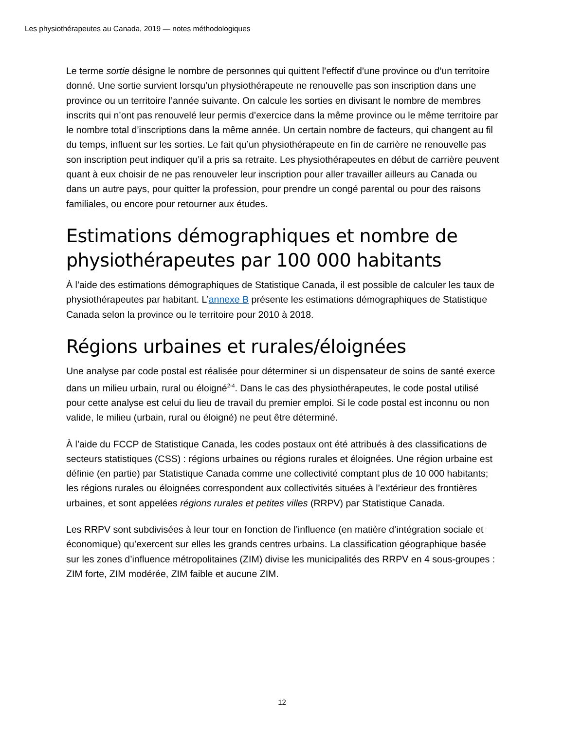Les physiothérapeutes au Canada, 2019 — notes méthodologiques
Le terme sortie désigne le nombre de personnes qui quittent l’effectif d’une province ou d’un territoire donné. Une sortie survient lorsqu’un physiothérapeute ne renouvelle pas son inscription dans une province ou un territoire l’année suivante. On calcule les sorties en divisant le nombre de membres inscrits qui n’ont pas renouvelé leur permis d’exercice dans la même province ou le même territoire par le nombre total d’inscriptions dans la même année. Un certain nombre de facteurs, qui changent au fil du temps, influent sur les sorties. Le fait qu’un physiothérapeute en fin de carrière ne renouvelle pas son inscription peut indiquer qu’il a pris sa retraite. Les physiothérapeutes en début de carrière peuvent quant à eux choisir de ne pas renouveler leur inscription pour aller travailler ailleurs au Canada ou dans un autre pays, pour quitter la profession, pour prendre un congé parental ou pour des raisons familiales, ou encore pour retourner aux études.
Estimations démographiques et nombre de physiothérapeutes par 100 000 habitants
À l’aide des estimations démographiques de Statistique Canada, il est possible de calculer les taux de physiothérapeutes par habitant. L’annexe B présente les estimations démographiques de Statistique Canada selon la province ou le territoire pour 2010 à 2018.
Régions urbaines et rurales/éloignées
Une analyse par code postal est réalisée pour déterminer si un dispensateur de soins de santé exerce dans un milieu urbain, rural ou éloigné<sup>2-4</sup>. Dans le cas des physiothérapeutes, le code postal utilisé pour cette analyse est celui du lieu de travail du premier emploi. Si le code postal est inconnu ou non valide, le milieu (urbain, rural ou éloigné) ne peut être déterminé.
À l’aide du FCCP de Statistique Canada, les codes postaux ont été attribués à des classifications de secteurs statistiques (CSS) : régions urbaines ou régions rurales et éloignées. Une région urbaine est définie (en partie) par Statistique Canada comme une collectivité comptant plus de 10 000 habitants; les régions rurales ou éloignées correspondent aux collectivités situées à l’extérieur des frontières urbaines, et sont appelées régions rurales et petites villes (RRPV) par Statistique Canada.
Les RRPV sont subdivisées à leur tour en fonction de l’influence (en matière d’intégration sociale et économique) qu’exercent sur elles les grands centres urbains. La classification géographique basée sur les zones d’influence métropolitaines (ZIM) divise les municipalités des RRPV en 4 sous-groupes : ZIM forte, ZIM modérée, ZIM faible et aucune ZIM.
12